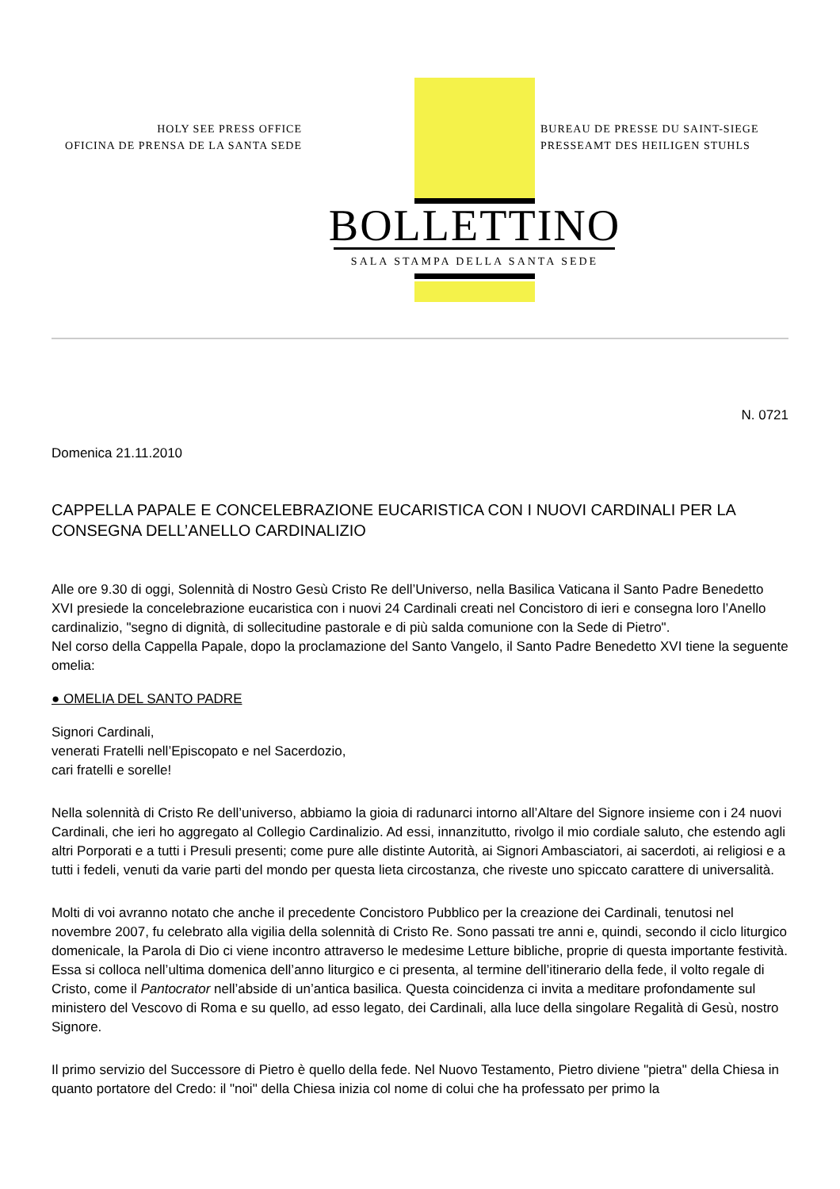HOLY SEE PRESS OFFICE
OFICINA DE PRENSA DE LA SANTA SEDE
BUREAU DE PRESSE DU SAINT-SIEGE
PRESSEAMT DES HEILIGEN STUHLS
BOLLETTINO
SALA STAMPA DELLA SANTA SEDE
N. 0721
Domenica 21.11.2010
CAPPELLA PAPALE E CONCELEBRAZIONE EUCARISTICA CON I NUOVI CARDINALI PER LA CONSEGNA DELL’ANELLO CARDINALIZIO
Alle ore 9.30 di oggi, Solennità di Nostro Gesù Cristo Re dell’Universo, nella Basilica Vaticana il Santo Padre Benedetto XVI presiede la concelebrazione eucaristica con i nuovi 24 Cardinali creati nel Concistoro di ieri e consegna loro l’Anello cardinalizio, "segno di dignità, di sollecitudine pastorale e di più salda comunione con la Sede di Pietro".
Nel corso della Cappella Papale, dopo la proclamazione del Santo Vangelo, il Santo Padre Benedetto XVI tiene la seguente omelia:
● OMELIA DEL SANTO PADRE
Signori Cardinali,
venerati Fratelli nell’Episcopato e nel Sacerdozio,
cari fratelli e sorelle!
Nella solennità di Cristo Re dell’universo, abbiamo la gioia di radunarci intorno all’Altare del Signore insieme con i 24 nuovi Cardinali, che ieri ho aggregato al Collegio Cardinalizio. Ad essi, innanzitutto, rivolgo il mio cordiale saluto, che estendo agli altri Porporati e a tutti i Presuli presenti; come pure alle distinte Autorità, ai Signori Ambasciatori, ai sacerdoti, ai religiosi e a tutti i fedeli, venuti da varie parti del mondo per questa lieta circostanza, che riveste uno spiccato carattere di universalità.
Molti di voi avranno notato che anche il precedente Concistoro Pubblico per la creazione dei Cardinali, tenutosi nel novembre 2007, fu celebrato alla vigilia della solennità di Cristo Re. Sono passati tre anni e, quindi, secondo il ciclo liturgico domenicale, la Parola di Dio ci viene incontro attraverso le medesime Letture bibliche, proprie di questa importante festività. Essa si colloca nell’ultima domenica dell’anno liturgico e ci presenta, al termine dell’itinerario della fede, il volto regale di Cristo, come il Pantocrator nell’abside di un’antica basilica. Questa coincidenza ci invita a meditare profondamente sul ministero del Vescovo di Roma e su quello, ad esso legato, dei Cardinali, alla luce della singolare Regalità di Gesù, nostro Signore.
Il primo servizio del Successore di Pietro è quello della fede. Nel Nuovo Testamento, Pietro diviene "pietra" della Chiesa in quanto portatore del Credo: il "noi" della Chiesa inizia col nome di colui che ha professato per primo la